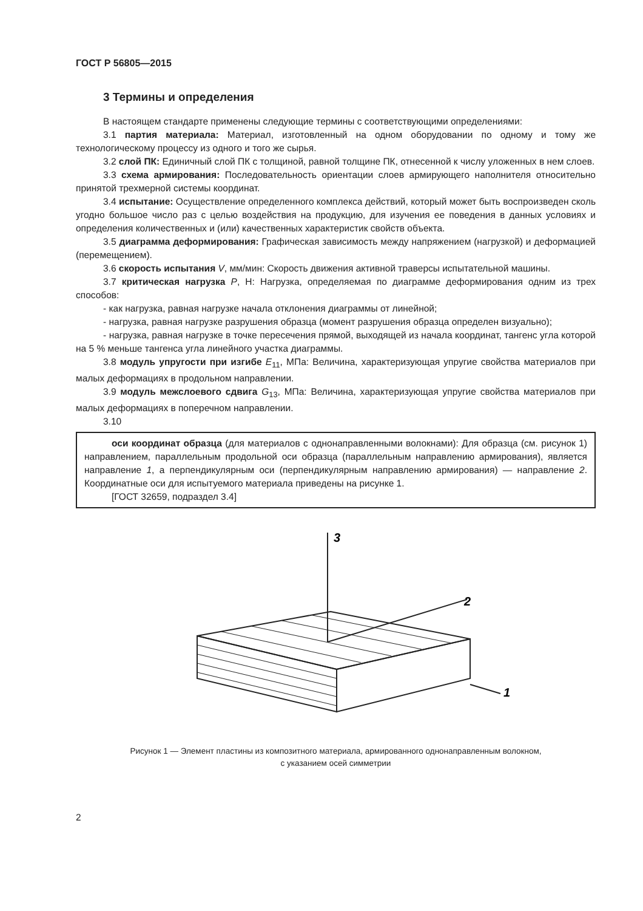ГОСТ Р 56805—2015
3 Термины и определения
В настоящем стандарте применены следующие термины с соответствующими определениями:
3.1 партия материала: Материал, изготовленный на одном оборудовании по одному и тому же технологическому процессу из одного и того же сырья.
3.2 слой ПК: Единичный слой ПК с толщиной, равной толщине ПК, отнесенной к числу уложенных в нем слоев.
3.3 схема армирования: Последовательность ориентации слоев армирующего наполнителя относительно принятой трехмерной системы координат.
3.4 испытание: Осуществление определенного комплекса действий, который может быть воспроизведен сколь угодно большое число раз с целью воздействия на продукцию, для изучения ее поведения в данных условиях и определения количественных и (или) качественных характеристик свойств объекта.
3.5 диаграмма деформирования: Графическая зависимость между напряжением (нагрузкой) и деформацией (перемещением).
3.6 скорость испытания V, мм/мин: Скорость движения активной траверсы испытательной машины.
3.7 критическая нагрузка P, Н: Нагрузка, определяемая по диаграмме деформирования одним из трех способов:
- как нагрузка, равная нагрузке начала отклонения диаграммы от линейной;
- нагрузка, равная нагрузке разрушения образца (момент разрушения образца определен визуально);
- нагрузка, равная нагрузке в точке пересечения прямой, выходящей из начала координат, тангенс угла которой на 5 % меньше тангенса угла линейного участка диаграммы.
3.8 модуль упругости при изгибе E<sub>11</sub>, МПа: Величина, характеризующая упругие свойства материалов при малых деформациях в продольном направлении.
3.9 модуль межслоевого сдвига G<sub>13</sub>, МПа: Величина, характеризующая упругие свойства материалов при малых деформациях в поперечном направлении.
3.10
оси координат образца (для материалов с однонаправленными волокнами): Для образца (см. рисунок 1) направлением, параллельным продольной оси образца (параллельным направлению армирования), является направление 1, а перпендикулярным оси (перпендикулярным направлению армирования) — направление 2. Координатные оси для испытуемого материала приведены на рисунке 1.
[ГОСТ 32659, подраздел 3.4]
3
2
1
Рисунок 1 — Элемент пластины из композитного материала, армированного однонаправленным волокном,
с указанием осей симметрии
2